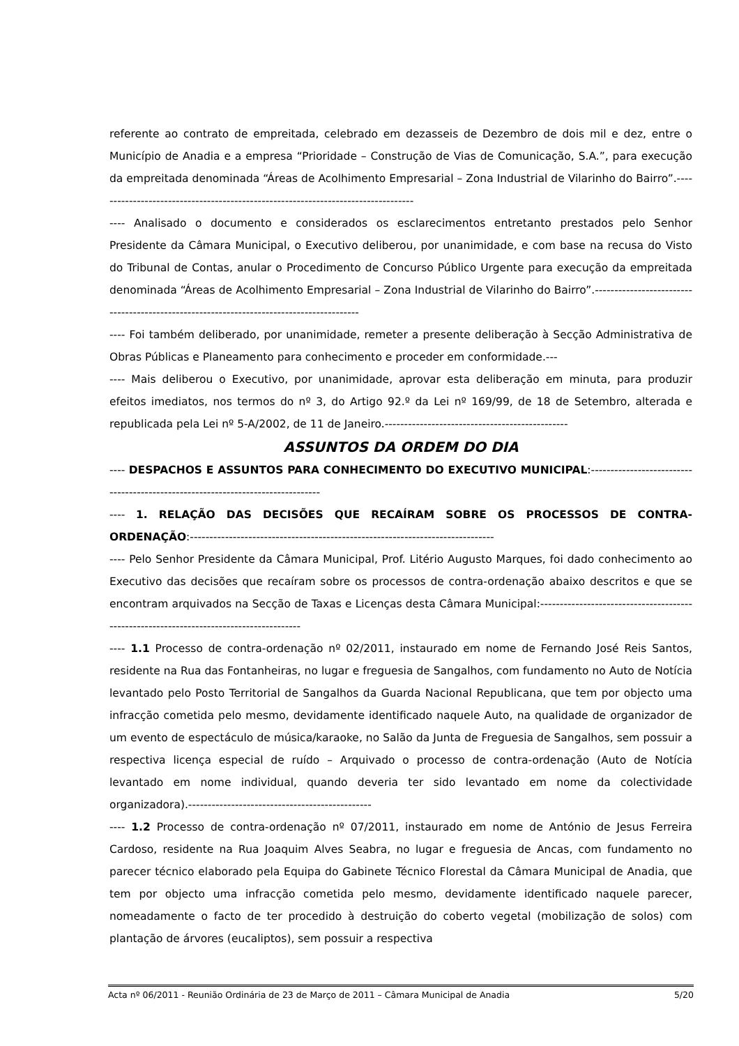referente ao contrato de empreitada, celebrado em dezasseis de Dezembro de dois mil e dez, entre o Município de Anadia e a empresa “Prioridade – Construção de Vias de Comunicação, S.A.”, para execução da empreitada denominada “Áreas de Acolhimento Empresarial – Zona Industrial de Vilarinho do Bairro”.----------------------------------------------------------------------------------
---- Analisado o documento e considerados os esclarecimentos entretanto prestados pelo Senhor Presidente da Câmara Municipal, o Executivo deliberou, por unanimidade, e com base na recusa do Visto do Tribunal de Contas, anular o Procedimento de Concurso Público Urgente para execução da empreitada denominada “Áreas de Acolhimento Empresarial – Zona Industrial de Vilarinho do Bairro”.-----------------------------------------------------------------------------------------
---- Foi também deliberado, por unanimidade, remeter a presente deliberação à Secção Administrativa de Obras Públicas e Planeamento para conhecimento e proceder em conformidade.---
---- Mais deliberou o Executivo, por unanimidade, aprovar esta deliberação em minuta, para produzir efeitos imediatos, nos termos do nº 3, do Artigo 92.º da Lei nº 169/99, de 18 de Setembro, alterada e republicada pela Lei nº 5-A/2002, de 11 de Janeiro.-----------------------------------------------
ASSUNTOS DA ORDEM DO DIA
---- DESPACHOS E ASSUNTOS PARA CONHECIMENTO DO EXECUTIVO MUNICIPAL:--------------------------------------------------------------------------------
---- 1. RELAÇÃO DAS DECISÕES QUE RECAÍRAM SOBRE OS PROCESSOS DE CONTRA-ORDENAÇÃO:------------------------------------------------------------------------------
---- Pelo Senhor Presidente da Câmara Municipal, Prof. Litério Augusto Marques, foi dado conhecimento ao Executivo das decisões que recaíram sobre os processos de contra-ordenação abaixo descritos e que se encontram arquivados na Secção de Taxas e Licenças desta Câmara Municipal:----------------------------------------------------------------------------------------
---- 1.1 Processo de contra-ordenação nº 02/2011, instaurado em nome de Fernando José Reis Santos, residente na Rua das Fontanheiras, no lugar e freguesia de Sangalhos, com fundamento no Auto de Notícia levantado pelo Posto Territorial de Sangalhos da Guarda Nacional Republicana, que tem por objecto uma infracção cometida pelo mesmo, devidamente identificado naquele Auto, na qualidade de organizador de um evento de espectáculo de música/karaoke, no Salão da Junta de Freguesia de Sangalhos, sem possuir a respectiva licença especial de ruído – Arquivado o processo de contra-ordenação (Auto de Notícia levantado em nome individual, quando deveria ter sido levantado em nome da colectividade organizadora).-----------------------------------------------
---- 1.2 Processo de contra-ordenação nº 07/2011, instaurado em nome de António de Jesus Ferreira Cardoso, residente na Rua Joaquim Alves Seabra, no lugar e freguesia de Ancas, com fundamento no parecer técnico elaborado pela Equipa do Gabinete Técnico Florestal da Câmara Municipal de Anadia, que tem por objecto uma infracção cometida pelo mesmo, devidamente identificado naquele parecer, nomeadamente o facto de ter procedido à destruição do coberto vegetal (mobilização de solos) com plantação de árvores (eucaliptos), sem possuir a respectiva
Acta nº 06/2011 - Reunião Ordinária de 23 de Março de 2011 – Câmara Municipal de Anadia 5/20